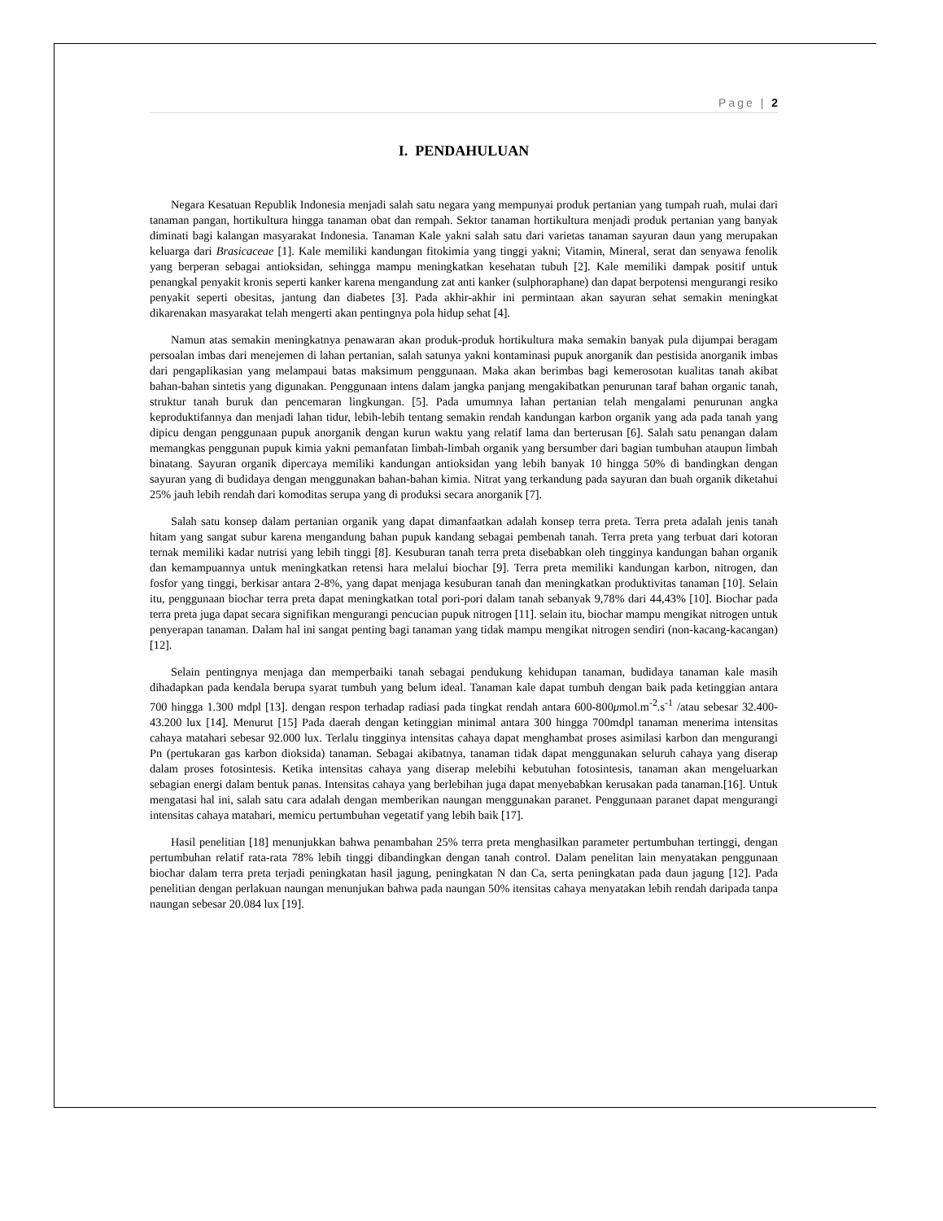Page | 2
I. PENDAHULUAN
Negara Kesatuan Republik Indonesia menjadi salah satu negara yang mempunyai produk pertanian yang tumpah ruah, mulai dari tanaman pangan, hortikultura hingga tanaman obat dan rempah. Sektor tanaman hortikultura menjadi produk pertanian yang banyak diminati bagi kalangan masyarakat Indonesia. Tanaman Kale yakni salah satu dari varietas tanaman sayuran daun yang merupakan keluarga dari Brasicaceae [1]. Kale memiliki kandungan fitokimia yang tinggi yakni; Vitamin, Mineral, serat dan senyawa fenolik yang berperan sebagai antioksidan, sehingga mampu meningkatkan kesehatan tubuh [2]. Kale memiliki dampak positif untuk penangkal penyakit kronis seperti kanker karena mengandung zat anti kanker (sulphoraphane) dan dapat berpotensi mengurangi resiko penyakit seperti obesitas, jantung dan diabetes [3]. Pada akhir-akhir ini permintaan akan sayuran sehat semakin meningkat dikarenakan masyarakat telah mengerti akan pentingnya pola hidup sehat [4].
Namun atas semakin meningkatnya penawaran akan produk-produk hortikultura maka semakin banyak pula dijumpai beragam persoalan imbas dari menejemen di lahan pertanian, salah satunya yakni kontaminasi pupuk anorganik dan pestisida anorganik imbas dari pengaplikasian yang melampaui batas maksimum penggunaan. Maka akan berimbas bagi kemerosotan kualitas tanah akibat bahan-bahan sintetis yang digunakan. Penggunaan intens dalam jangka panjang mengakibatkan penurunan taraf bahan organic tanah, struktur tanah buruk dan pencemaran lingkungan. [5]. Pada umumnya lahan pertanian telah mengalami penurunan angka keproduktifannya dan menjadi lahan tidur, lebih-lebih tentang semakin rendah kandungan karbon organik yang ada pada tanah yang dipicu dengan penggunaan pupuk anorganik dengan kurun waktu yang relatif lama dan berterusan [6]. Salah satu penangan dalam memangkas penggunan pupuk kimia yakni pemanfatan limbah-limbah organik yang bersumber dari bagian tumbuhan ataupun limbah binatang. Sayuran organik dipercaya memiliki kandungan antioksidan yang lebih banyak 10 hingga 50% di bandingkan dengan sayuran yang di budidaya dengan menggunakan bahan-bahan kimia. Nitrat yang terkandung pada sayuran dan buah organik diketahui 25% jauh lebih rendah dari komoditas serupa yang di produksi secara anorganik [7].
Salah satu konsep dalam pertanian organik yang dapat dimanfaatkan adalah konsep terra preta. Terra preta adalah jenis tanah hitam yang sangat subur karena mengandung bahan pupuk kandang sebagai pembenah tanah. Terra preta yang terbuat dari kotoran ternak memiliki kadar nutrisi yang lebih tinggi [8]. Kesuburan tanah terra preta disebabkan oleh tingginya kandungan bahan organik dan kemampuannya untuk meningkatkan retensi hara melalui biochar [9]. Terra preta memiliki kandungan karbon, nitrogen, dan fosfor yang tinggi, berkisar antara 2-8%, yang dapat menjaga kesuburan tanah dan meningkatkan produktivitas tanaman [10]. Selain itu, penggunaan biochar terra preta dapat meningkatkan total pori-pori dalam tanah sebanyak 9,78% dari 44,43% [10]. Biochar pada terra preta juga dapat secara signifikan mengurangi pencucian pupuk nitrogen [11]. selain itu, biochar mampu mengikat nitrogen untuk penyerapan tanaman. Dalam hal ini sangat penting bagi tanaman yang tidak mampu mengikat nitrogen sendiri (non-kacang-kacangan) [12].
Selain pentingnya menjaga dan memperbaiki tanah sebagai pendukung kehidupan tanaman, budidaya tanaman kale masih dihadapkan pada kendala berupa syarat tumbuh yang belum ideal. Tanaman kale dapat tumbuh dengan baik pada ketinggian antara 700 hingga 1.300 mdpl [13]. dengan respon terhadap radiasi pada tingkat rendah antara 600-800μmol.m<sup>-2</sup>.s<sup>-1</sup> /atau sebesar 32.400-43.200 lux [14]. Menurut [15] Pada daerah dengan ketinggian minimal antara 300 hingga 700mdpl tanaman menerima intensitas cahaya matahari sebesar 92.000 lux. Terlalu tingginya intensitas cahaya dapat menghambat proses asimilasi karbon dan mengurangi Pn (pertukaran gas karbon dioksida) tanaman. Sebagai akibatnya, tanaman tidak dapat menggunakan seluruh cahaya yang diserap dalam proses fotosintesis. Ketika intensitas cahaya yang diserap melebihi kebutuhan fotosintesis, tanaman akan mengeluarkan sebagian energi dalam bentuk panas. Intensitas cahaya yang berlebihan juga dapat menyebabkan kerusakan pada tanaman.[16]. Untuk mengatasi hal ini, salah satu cara adalah dengan memberikan naungan menggunakan paranet. Penggunaan paranet dapat mengurangi intensitas cahaya matahari, memicu pertumbuhan vegetatif yang lebih baik [17].
Hasil penelitian [18] menunjukkan bahwa penambahan 25% terra preta menghasilkan parameter pertumbuhan tertinggi, dengan pertumbuhan relatif rata-rata 78% lebih tinggi dibandingkan dengan tanah control. Dalam penelitan lain menyatakan penggunaan biochar dalam terra preta terjadi peningkatan hasil jagung, peningkatan N dan Ca, serta peningkatan pada daun jagung [12]. Pada penelitian dengan perlakuan naungan menunjukan bahwa pada naungan 50% itensitas cahaya menyatakan lebih rendah daripada tanpa naungan sebesar 20.084 lux [19].